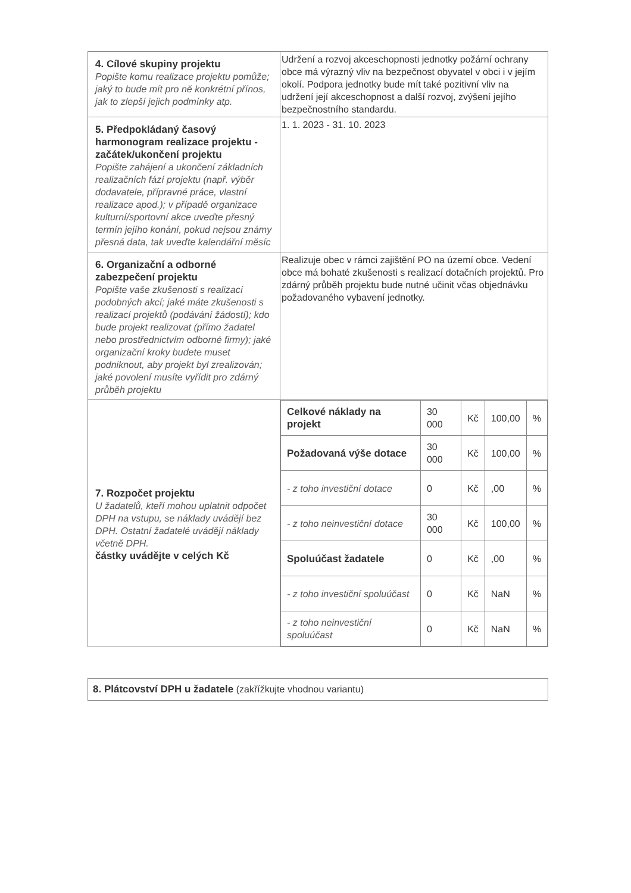| 4. Cílové skupiny projektu Popište komu realizace projektu pomůže; jaký to bude mít pro ně konkrétní přínos, jak to zlepší jejich podmínky atp. | Udržení a rozvoj akceschopnosti jednotky požární ochrany obce má výrazný vliv na bezpečnost obyvatel v obci i v jejím okolí. Podpora jednotky bude mít také pozitivní vliv na udržení její akceschopnost a další rozvoj, zvýšení jejího bezpečnostního standardu. |
| 5. Předpokládaný časový harmonogram realizace projektu - začátek/ukončení projektu Popište zahájení a ukončení základních realizačních fází projektu (např. výběr dodavatele, přípravné práce, vlastní realizace apod.); v případě organizace kulturní/sportovní akce uveďte přesný termín jejího konání, pokud nejsou známy přesná data, tak uveďte kalendářní měsíc | 1. 1. 2023 - 31. 10. 2023 |
| 6. Organizační a odborné zabezpečení projektu Popište vaše zkušenosti s realizací podobných akcí; jaké máte zkušenosti s realizací projektů (podávání žádostí); kdo bude projekt realizovat (přímo žadatel nebo prostřednictvím odborné firmy); jaké organizační kroky budete muset podniknout, aby projekt byl zrealizován; jaké povolení musíte vyřídit pro zdárný průběh projektu | Realizuje obec v rámci zajištění PO na území obce. Vedení obce má bohaté zkušenosti s realizací dotačních projektů. Pro zdárný průběh projektu bude nutné učinit včas objednávku požadovaného vybavení jednotky. |
| 7. Rozpočet projektu U žadatelů, kteří mohou uplatnit odpočet DPH na vstupu, se náklady uvádějí bez DPH. Ostatní žadatelé uvádějí náklady včetně DPH. částky uvádějte v celých Kč | / Celkové náklady na projekt / 30 000 / Kč / 100,00 / % / / Požadovaná výše dotace / 30 000 / Kč / 100,00 / % / / - z toho investiční dotace / 0 / Kč / ,00 / % / / - z toho neinvestiční dotace / 30 000 / Kč / 100,00 / % / / Spoluúčast žadatele / 0 / Kč / ,00 / % / / - z toho investiční spoluúčast / 0 / Kč / NaN / % / / - z toho neinvestiční spoluúčast / 0 / Kč / NaN / % / |
8. Plátcovství DPH u žadatele (zakřížkujte vhodnou variantu)